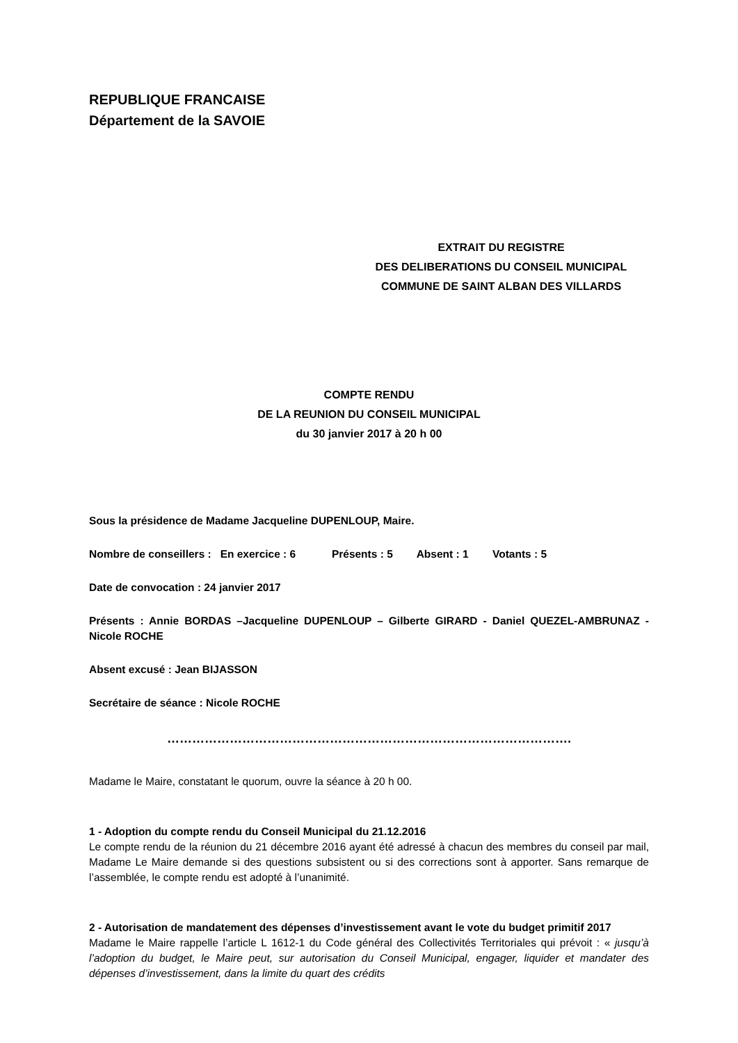REPUBLIQUE FRANCAISE
Département de la SAVOIE
EXTRAIT DU REGISTRE
DES DELIBERATIONS DU CONSEIL MUNICIPAL
COMMUNE DE SAINT ALBAN DES VILLARDS
COMPTE RENDU
DE LA REUNION DU CONSEIL MUNICIPAL
du 30 janvier 2017 à 20 h 00
Sous la présidence de Madame Jacqueline DUPENLOUP, Maire.
Nombre de conseillers : En exercice : 6 Présents : 5 Absent : 1 Votants : 5
Date de convocation : 24 janvier 2017
Présents : Annie BORDAS –Jacqueline DUPENLOUP – Gilberte GIRARD - Daniel QUEZEL-AMBRUNAZ - Nicole ROCHE
Absent excusé : Jean BIJASSON
Secrétaire de séance : Nicole ROCHE
…………………………………………………………………………………….
Madame le Maire, constatant le quorum, ouvre la séance à 20 h 00.
1 - Adoption du compte rendu du Conseil Municipal du 21.12.2016
Le compte rendu de la réunion du 21 décembre 2016 ayant été adressé à chacun des membres du conseil par mail, Madame Le Maire demande si des questions subsistent ou si des corrections sont à apporter. Sans remarque de l’assemblée, le compte rendu est adopté à l’unanimité.
2 - Autorisation de mandatement des dépenses d’investissement avant le vote du budget primitif 2017
Madame le Maire rappelle l’article L 1612-1 du Code général des Collectivités Territoriales qui prévoit : « jusqu’à l’adoption du budget, le Maire peut, sur autorisation du Conseil Municipal, engager, liquider et mandater des dépenses d’investissement, dans la limite du quart des crédits